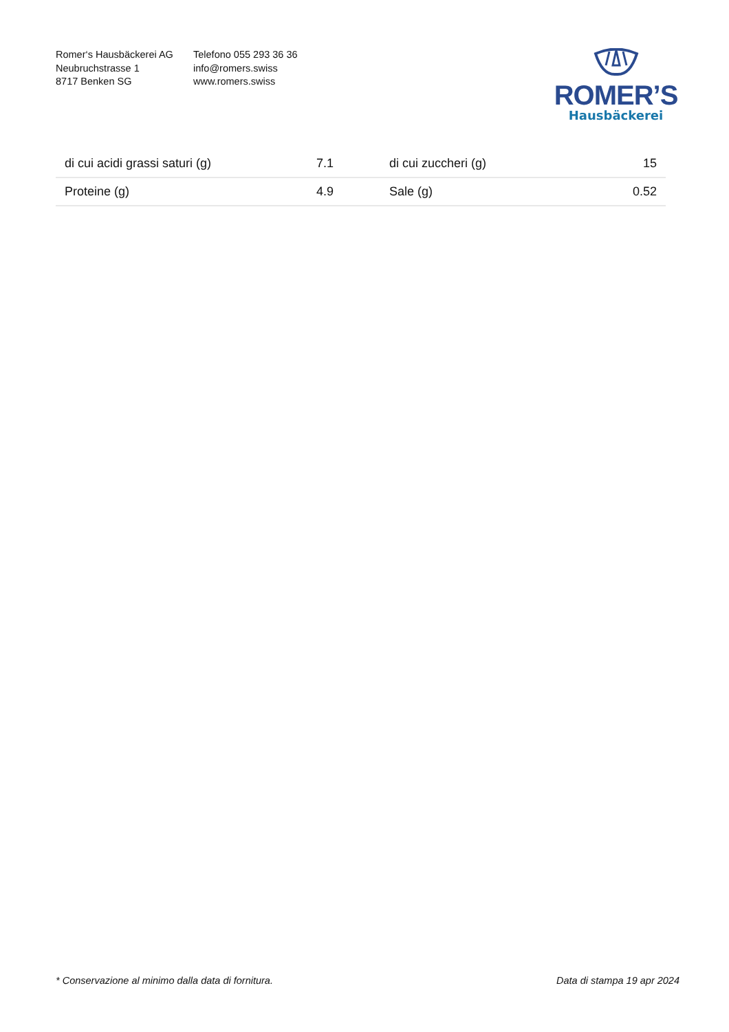Romer‘s Hausbäckerei AG
Neubruchstrasse 1
8717 Benken SG
Telefono 055 293 36 36
info@romers.swiss
www.romers.swiss
ROMER’S
Hausbäckerei
| di cui acidi grassi saturi (g) | 7.1 | di cui zuccheri (g) | 15 |
| Proteine (g) | 4.9 | Sale (g) | 0.52 |
* Conservazione al minimo dalla data di fornitura. Data di stampa 19 apr 2024